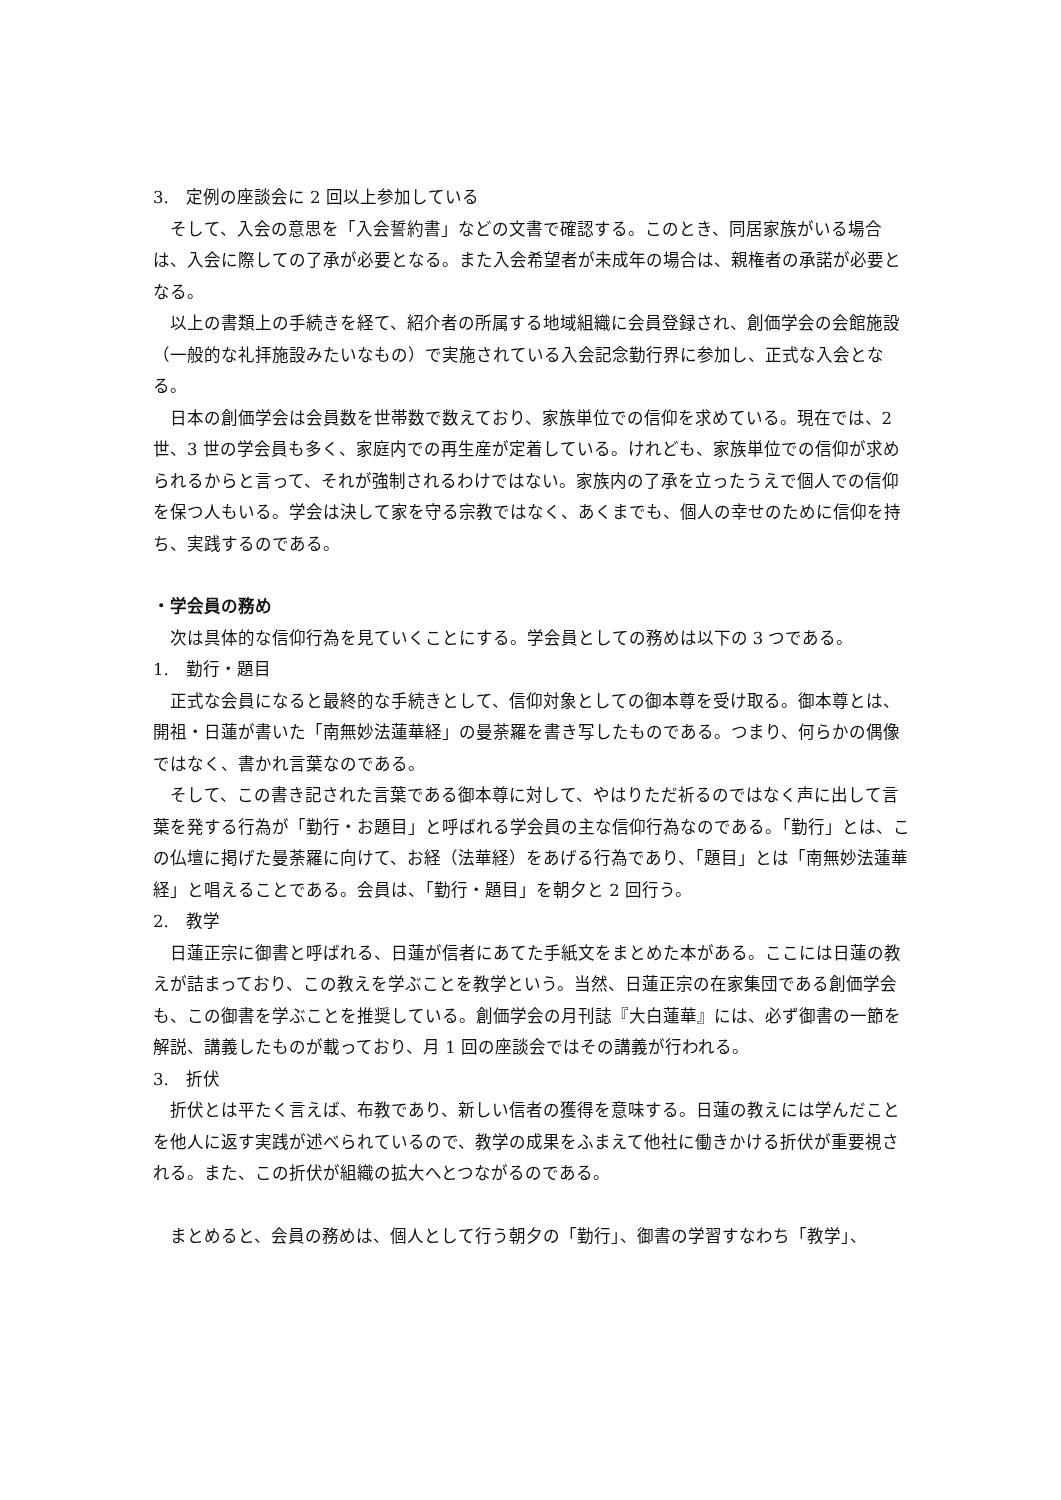3.　定例の座談会に 2 回以上参加している
そして、入会の意思を「入会誓約書」などの文書で確認する。このとき、同居家族がいる場合は、入会に際しての了承が必要となる。また入会希望者が未成年の場合は、親権者の承諾が必要となる。
以上の書類上の手続きを経て、紹介者の所属する地域組織に会員登録され、創価学会の会館施設（一般的な礼拝施設みたいなもの）で実施されている入会記念勤行界に参加し、正式な入会となる。
日本の創価学会は会員数を世帯数で数えており、家族単位での信仰を求めている。現在では、2 世、3 世の学会員も多く、家庭内での再生産が定着している。けれども、家族単位での信仰が求められるからと言って、それが強制されるわけではない。家族内の了承を立ったうえで個人での信仰を保つ人もいる。学会は決して家を守る宗教ではなく、あくまでも、個人の幸せのために信仰を持ち、実践するのである。
・学会員の務め
次は具体的な信仰行為を見ていくことにする。学会員としての務めは以下の 3 つである。
1.　勤行・題目
正式な会員になると最終的な手続きとして、信仰対象としての御本尊を受け取る。御本尊とは、開祖・日蓮が書いた「南無妙法蓮華経」の曼荼羅を書き写したものである。つまり、何らかの偶像ではなく、書かれ言葉なのである。
そして、この書き記された言葉である御本尊に対して、やはりただ祈るのではなく声に出して言葉を発する行為が「勤行・お題目」と呼ばれる学会員の主な信仰行為なのである。「勤行」とは、この仏壇に掲げた曼荼羅に向けて、お経（法華経）をあげる行為であり、「題目」とは「南無妙法蓮華経」と唱えることである。会員は、「勤行・題目」を朝夕と 2 回行う。
2.　教学
日蓮正宗に御書と呼ばれる、日蓮が信者にあてた手紙文をまとめた本がある。ここには日蓮の教えが詰まっており、この教えを学ぶことを教学という。当然、日蓮正宗の在家集団である創価学会も、この御書を学ぶことを推奨している。創価学会の月刊誌『大白蓮華』には、必ず御書の一節を解説、講義したものが載っており、月 1 回の座談会ではその講義が行われる。
3.　折伏
折伏とは平たく言えば、布教であり、新しい信者の獲得を意味する。日蓮の教えには学んだことを他人に返す実践が述べられているので、教学の成果をふまえて他社に働きかける折伏が重要視される。また、この折伏が組織の拡大へとつながるのである。
まとめると、会員の務めは、個人として行う朝夕の「勤行」、御書の学習すなわち「教学」、